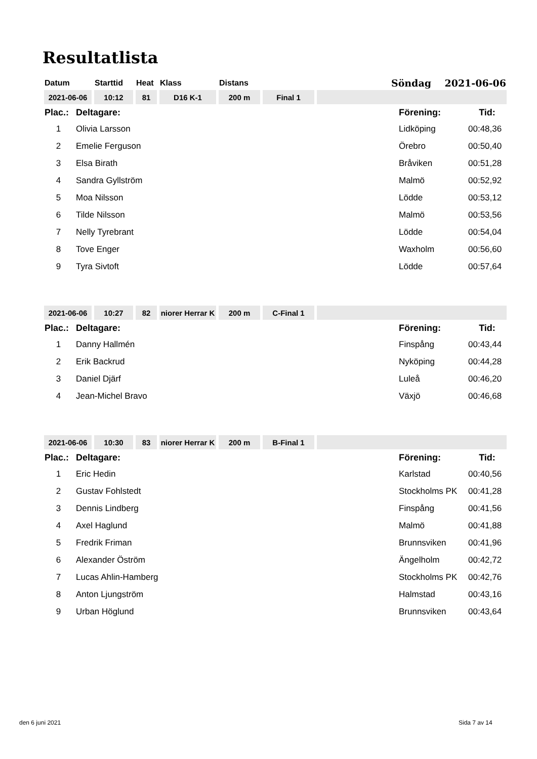Resultatlista
| Datum | Starttid | Heat | Klass | Distans | | Söndag 2021-06-06 |
| 2021-06-06 | 10:12 | 81 | D16 K-1 | 200 m | Final 1 | |
| Plac.: | Deltagare: | Förening: | Tid: |
| 1 | Olivia Larsson | Lidköping | 00:48,36 |
| 2 | Emelie Ferguson | Örebro | 00:50,40 |
| 3 | Elsa Birath | Bråviken | 00:51,28 |
| 4 | Sandra Gyllström | Malmö | 00:52,92 |
| 5 | Moa Nilsson | Lödde | 00:53,12 |
| 6 | Tilde Nilsson | Malmö | 00:53,56 |
| 7 | Nelly Tyrebrant | Lödde | 00:54,04 |
| 8 | Tove Enger | Waxholm | 00:56,60 |
| 9 | Tyra Sivtoft | Lödde | 00:57,64 |
| 2021-06-06 | 10:27 | 82 | niorer Herrar K | 200 m | C-Final 1 | |
| Plac.: | Deltagare: | Förening: | Tid: |
| 1 | Danny Hallmén | Finspång | 00:43,44 |
| 2 | Erik Backrud | Nyköping | 00:44,28 |
| 3 | Daniel Djärf | Luleå | 00:46,20 |
| 4 | Jean-Michel Bravo | Växjö | 00:46,68 |
| 2021-06-06 | 10:30 | 83 | niorer Herrar K | 200 m | B-Final 1 | |
| Plac.: | Deltagare: | Förening: | Tid: |
| 1 | Eric Hedin | Karlstad | 00:40,56 |
| 2 | Gustav Fohlstedt | Stockholms PK | 00:41,28 |
| 3 | Dennis Lindberg | Finspång | 00:41,56 |
| 4 | Axel Haglund | Malmö | 00:41,88 |
| 5 | Fredrik Friman | Brunnsviken | 00:41,96 |
| 6 | Alexander Öström | Ängelholm | 00:42,72 |
| 7 | Lucas Ahlin-Hamberg | Stockholms PK | 00:42,76 |
| 8 | Anton Ljungström | Halmstad | 00:43,16 |
| 9 | Urban Höglund | Brunnsviken | 00:43,64 |
den 6 juni 2021 Sida 7 av 14